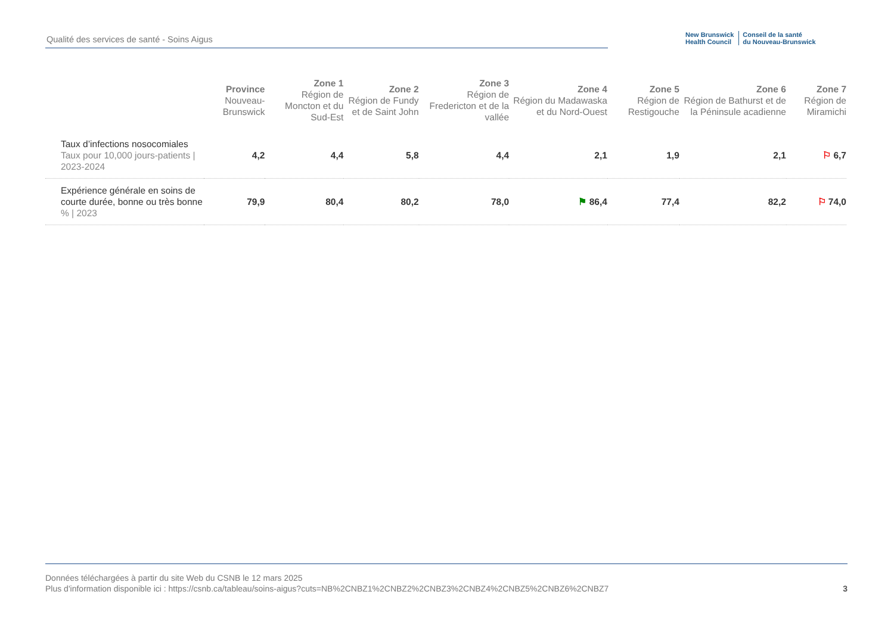Qualité des services de santé - Soins Aigus
New Brunswick
Health Council Conseil de la santé
du Nouveau-Brunswick
| | Province Nouveau-Brunswick | Zone 1 Région de Moncton et du Sud-Est | Zone 2 Région de Fundy et de Saint John | Zone 3 Région de Fredericton et de la vallée | Zone 4 Région du Madawaska et du Nord-Ouest | Zone 5 Région de Restigouche | Zone 6 Région de Bathurst et de la Péninsule acadienne | Zone 7 Région de Miramichi |
| --- | --- | --- | --- | --- | --- | --- | --- | --- |
| Taux d’infections nosocomiales Taux pour 10,000 jours-patients / 2023-2024 | 4,2 | 4,4 | 5,8 | 4,4 | 2,1 | 1,9 | 2,1 | ⚐ 6,7 |
| Expérience générale en soins de courte durée, bonne ou très bonne % / 2023 | 79,9 | 80,4 | 80,2 | 78,0 | ⚑ 86,4 | 77,4 | 82,2 | ⚐ 74,0 |
Données téléchargées à partir du site Web du CSNB le 12 mars 2025
Plus d'information disponible ici : https://csnb.ca/tableau/soins-aigus?cuts=NB%2CNBZ1%2CNBZ2%2CNBZ3%2CNBZ4%2CNBZ5%2CNBZ6%2CNBZ7
3